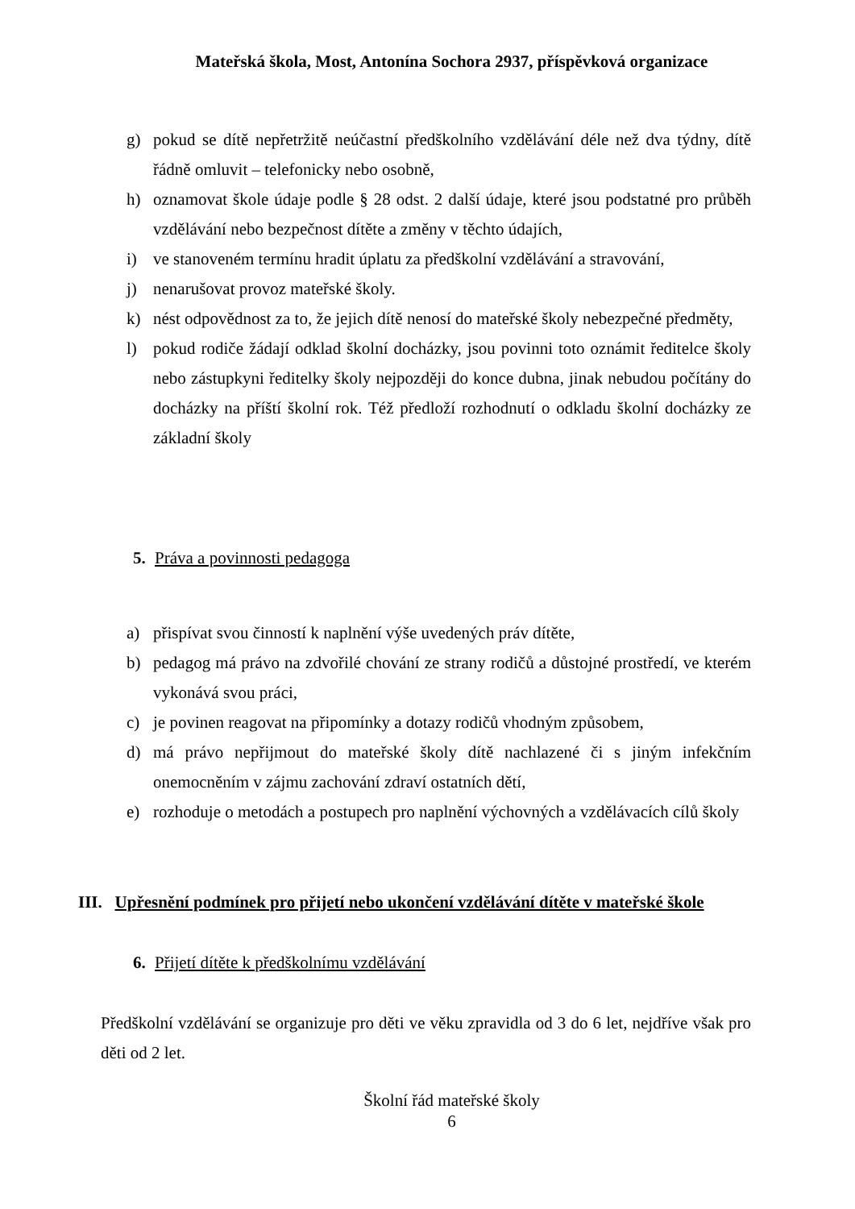Mateřská škola, Most, Antonína Sochora 2937, příspěvková organizace
g) pokud se dítě nepřetržitě neúčastní předškolního vzdělávání déle než dva týdny, dítě řádně omluvit – telefonicky nebo osobně,
h) oznamovat škole údaje podle § 28 odst. 2 další údaje, které jsou podstatné pro průběh vzdělávání nebo bezpečnost dítěte a změny v těchto údajích,
i) ve stanoveném termínu hradit úplatu za předškolní vzdělávání a stravování,
j) nenarušovat provoz mateřské školy.
k) nést odpovědnost za to, že jejich dítě nenosí do mateřské školy nebezpečné předměty,
l) pokud rodiče žádají odklad školní docházky, jsou povinni toto oznámit ředitelce školy nebo zástupkyni ředitelky školy nejpozději do konce dubna, jinak nebudou počítány do docházky na příští školní rok. Též předloží rozhodnutí o odkladu školní docházky ze základní školy
5. Práva a povinnosti pedagoga
a) přispívat svou činností k naplnění výše uvedených práv dítěte,
b) pedagog má právo na zdvořilé chování ze strany rodičů a důstojné prostředí, ve kterém vykonává svou práci,
c) je povinen reagovat na připomínky a dotazy rodičů vhodným způsobem,
d) má právo nepřijmout do mateřské školy dítě nachlazené či s jiným infekčním onemocněním v zájmu zachování zdraví ostatních dětí,
e) rozhoduje o metodách a postupech pro naplnění výchovných a vzdělávacích cílů školy
III. Upřesnění podmínek pro přijetí nebo ukončení vzdělávání dítěte v mateřské škole
6. Přijetí dítěte k předškolnímu vzdělávání
Předškolní vzdělávání se organizuje pro děti ve věku zpravidla od 3 do 6 let, nejdříve však pro děti od 2 let.
Školní řád mateřské školy
6